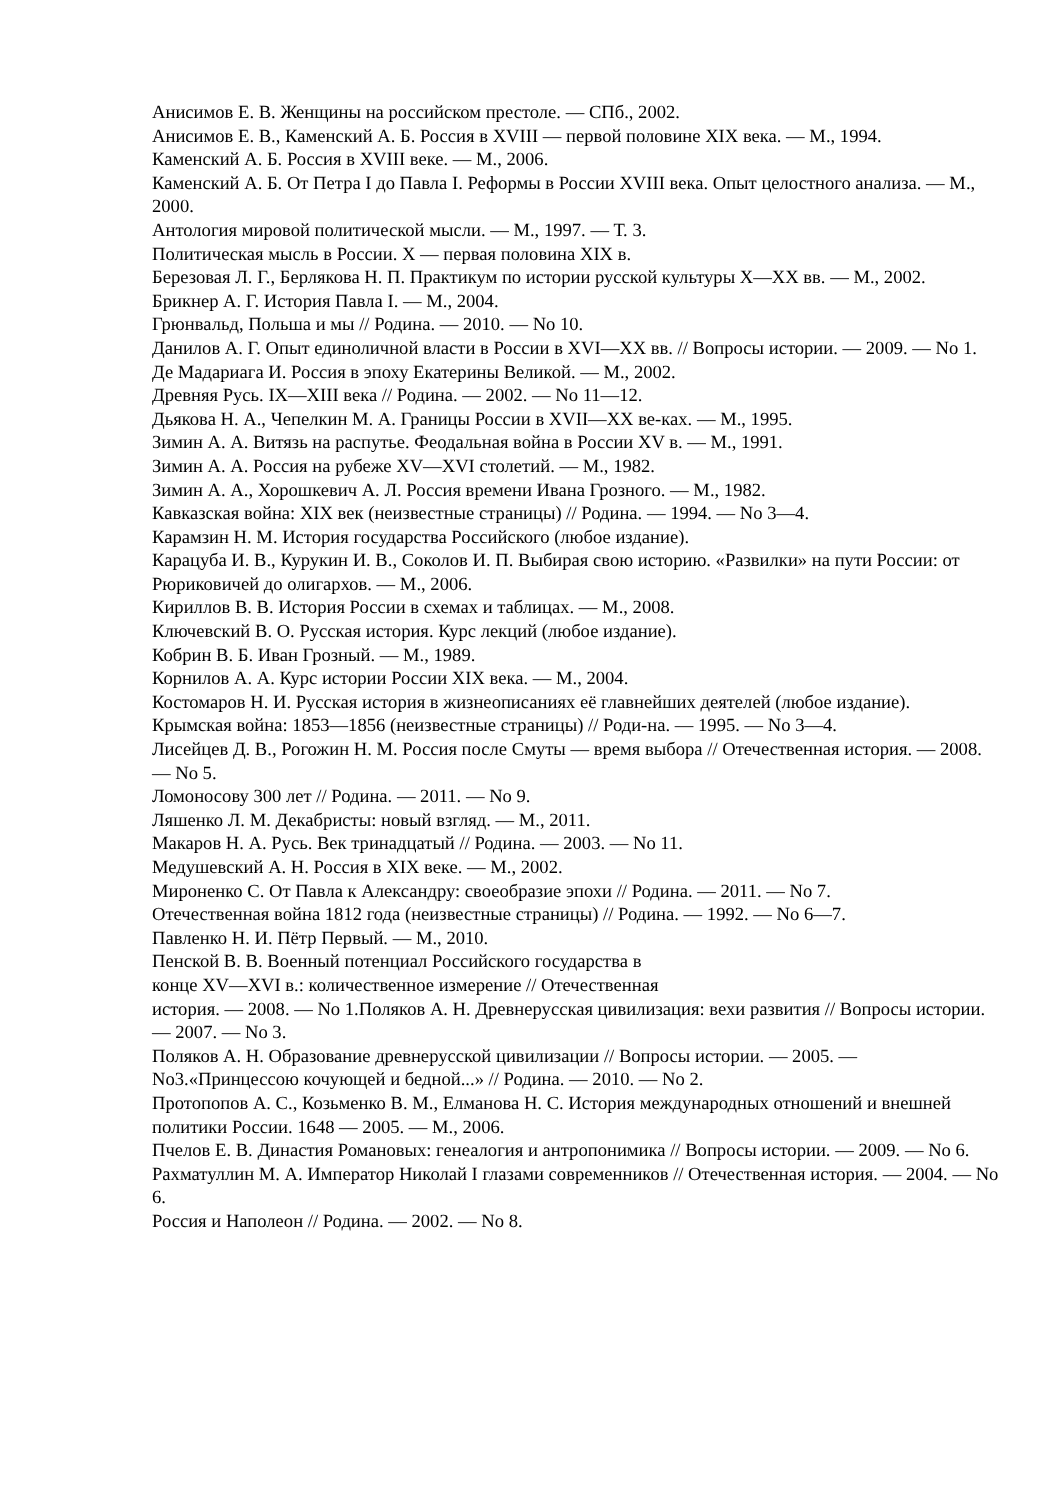Анисимов Е. В. Женщины на российском престоле. — СПб., 2002.
Анисимов Е. В., Каменский А. Б. Россия в XVIII — первой половине XIX века. — М., 1994.
Каменский А. Б. Россия в XVIII веке. — М., 2006.
Каменский А. Б. От Петра I до Павла I. Реформы в России XVIII века. Опыт целостного анализа. — М., 2000.
Антология мировой политической мысли. — М., 1997. — Т. 3.
Политическая мысль в России. X — первая половина XIX в.
Березовая Л. Г., Берлякова Н. П. Практикум по истории русской культуры X—XX вв. — М., 2002.
Брикнер А. Г. История Павла I. — М., 2004.
Грюнвальд, Польша и мы // Родина. — 2010. — No 10.
Данилов А. Г. Опыт единоличной власти в России в XVI—XX вв. // Вопросы истории. — 2009. — No 1.
Де Мадариага И. Россия в эпоху Екатерины Великой. — М., 2002.
Древняя Русь. IX—XIII века // Родина. — 2002. — No 11—12.
Дьякова Н. А., Чепелкин М. А. Границы России в XVII—XX ве-ках. — М., 1995.
Зимин А. А. Витязь на распутье. Феодальная война в России XV в. — М., 1991.
Зимин А. А. Россия на рубеже XV—XVI столетий. — М., 1982.
Зимин А. А., Хорошкевич А. Л. Россия времени Ивана Грозного. — М., 1982.
Кавказская война: XIX век (неизвестные страницы) // Родина. — 1994. — No 3—4.
Карамзин Н. М. История государства Российского (любое издание).
Карацуба И. В., Курукин И. В., Соколов И. П. Выбирая свою историю. «Развилки» на пути России: от Рюриковичей до олигархов. — М., 2006.
Кириллов В. В. История России в схемах и таблицах. — М., 2008.
Ключевский В. О. Русская история. Курс лекций (любое издание).
Кобрин В. Б. Иван Грозный. — М., 1989.
Корнилов А. А. Курс истории России XIX века. — М., 2004.
Костомаров Н. И. Русская история в жизнеописаниях её главнейших деятелей (любое издание).
Крымская война: 1853—1856 (неизвестные страницы) // Роди-на. — 1995. — No 3—4.
Лисейцев Д. В., Рогожин Н. М. Россия после Смуты — время выбора // Отечественная история. — 2008. — No 5.
Ломоносову 300 лет // Родина. — 2011. — No 9.
Ляшенко Л. М. Декабристы: новый взгляд. — М., 2011.
Макаров Н. А. Русь. Век тринадцатый // Родина. — 2003. — No 11.
Медушевский А. Н. Россия в XIX веке. — М., 2002.
Мироненко С. От Павла к Александру: своеобразие эпохи // Родина. — 2011. — No 7.
Отечественная война 1812 года (неизвестные страницы) // Родина. — 1992. — No 6—7.
Павленко Н. И. Пётр Первый. — М., 2010.
Пенской В. В. Военный потенциал Российского государства в
конце XV—XVI в.: количественное измерение // Отечественная
история. — 2008. — No 1.Поляков А. Н. Древнерусская цивилизация: вехи развития // Вопросы истории. — 2007. — No 3.
Поляков А. Н. Образование древнерусской цивилизации // Вопросы истории. — 2005. — No3.«Принцессою кочующей и бедной...» // Родина. — 2010. — No 2.
Протопопов А. С., Козьменко В. М., Елманова Н. С. История международных отношений и внешней политики России. 1648 — 2005. — М., 2006.
Пчелов Е. В. Династия Романовых: генеалогия и антропонимика // Вопросы истории. — 2009. — No 6.
Рахматуллин М. А. Император Николай I глазами современников // Отечественная история. — 2004. — No 6.
Россия и Наполеон // Родина. — 2002. — No 8.